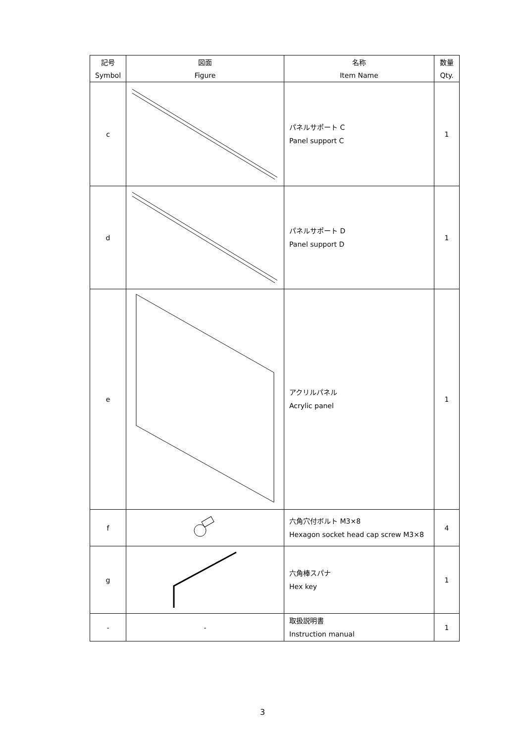| 記号 Symbol | 図面 Figure | 名称 Item Name | 数量 Qty. |
| --- | --- | --- | --- |
| c | | パネルサポート C Panel support C | 1 |
| d | | パネルサポート D Panel support D | 1 |
| e | | アクリルパネル Acrylic panel | 1 |
| f | | 六角穴付ボルト M3×8 Hexagon socket head cap screw M3×8 | 4 |
| g | | 六角棒スパナ Hex key | 1 |
| - | - | 取扱説明書 Instruction manual | 1 |
3